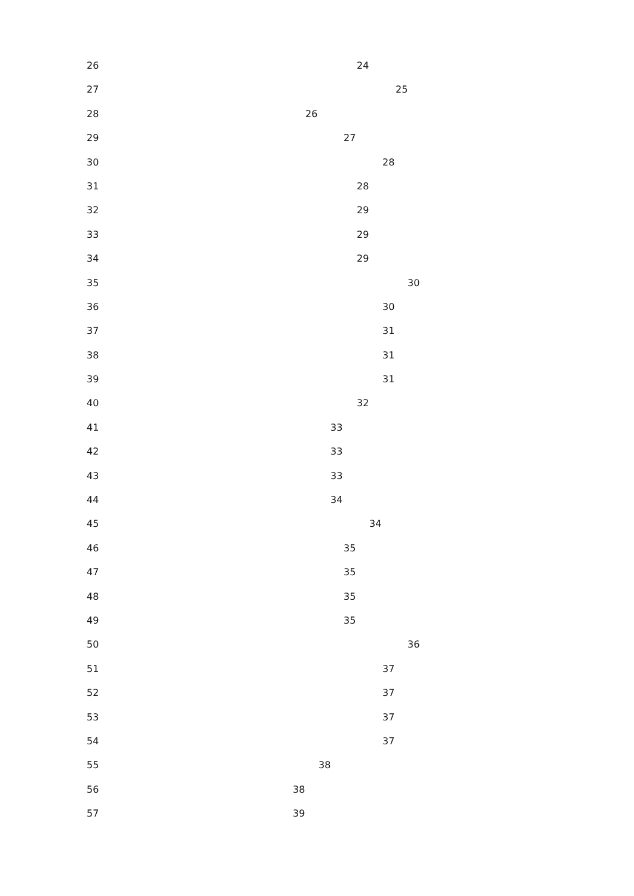26 24
27 25
28 26
29 27
30 28
31 28
32 29
33 29
34 29
35 30
36 30
37 31
38 31
39 31
40 32
41 33
42 33
43 33
44 34
45 34
46 35
47 35
48 35
49 35
50 36
51 37
52 37
53 37
54 37
55 38
56 38
57 39